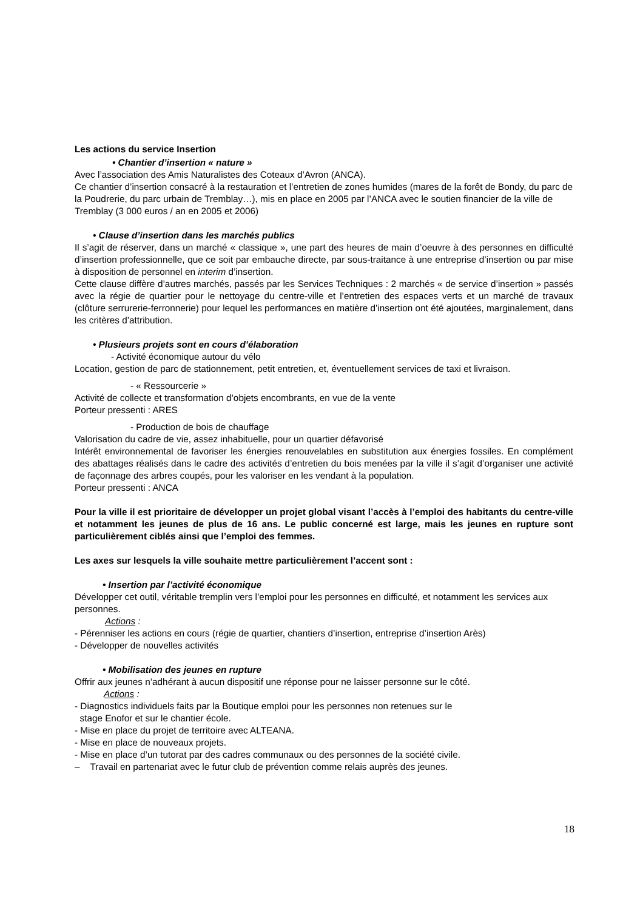Les actions du service Insertion
• Chantier d’insertion « nature »
Avec l’association des Amis Naturalistes des Coteaux d’Avron (ANCA).
Ce chantier d’insertion consacré à la restauration et l’entretien de zones humides (mares de la forêt de Bondy, du parc de la Poudrerie, du parc urbain de Tremblay…), mis en place en 2005 par l’ANCA avec le soutien financier de la ville de Tremblay (3 000 euros / an en 2005 et 2006)
• Clause d’insertion dans les marchés publics
Il s’agit de réserver, dans un marché « classique », une part des heures de main d’oeuvre à des personnes en difficulté d’insertion professionnelle, que ce soit par embauche directe, par sous-traitance à une entreprise d’insertion ou par mise à disposition de personnel en interim d’insertion.
Cette clause diffère d’autres marchés, passés par les Services Techniques : 2 marchés « de service d’insertion » passés avec la régie de quartier pour le nettoyage du centre-ville et l’entretien des espaces verts et un marché de travaux (clôture serrurerie-ferronnerie) pour lequel les performances en matière d’insertion ont été ajoutées, marginalement, dans les critères d’attribution.
• Plusieurs projets sont en cours d’élaboration
- Activité économique autour du vélo
Location, gestion de parc de stationnement, petit entretien, et, éventuellement services de taxi et livraison.
- « Ressourcerie »
Activité de collecte et transformation d’objets encombrants, en vue de la vente
Porteur pressenti : ARES
- Production de bois de chauffage
Valorisation du cadre de vie, assez inhabituelle, pour un quartier défavorisé
Intérêt environnemental de favoriser les énergies renouvelables en substitution aux énergies fossiles. En complément des abattages réalisés dans le cadre des activités d’entretien du bois menées par la ville il s’agit d’organiser une activité de façonnage des arbres coupés, pour les valoriser en les vendant à la population.
Porteur pressenti : ANCA
Pour la ville il est prioritaire de développer un projet global visant l’accès à l’emploi des habitants du centre-ville et notamment les jeunes de plus de 16 ans. Le public concerné est large, mais les jeunes en rupture sont particulièrement ciblés ainsi que l’emploi des femmes.
Les axes sur lesquels la ville souhaite mettre particulièrement l’accent sont :
• Insertion par l’activité économique
Développer cet outil, véritable tremplin vers l’emploi pour les personnes en difficulté, et notamment les services aux personnes.
Actions :
- Pérenniser les actions en cours (régie de quartier, chantiers d’insertion, entreprise d’insertion Arès)
- Développer de nouvelles activités
• Mobilisation des jeunes en rupture
Offrir aux jeunes n’adhérant à aucun dispositif une réponse pour ne laisser personne sur le côté.
Actions :
- Diagnostics individuels faits par la Boutique emploi pour les personnes non retenues sur le
stage Enofor et sur le chantier école.
- Mise en place du projet de territoire avec ALTEANA.
- Mise en place de nouveaux projets.
- Mise en place d’un tutorat par des cadres communaux ou des personnes de la société civile.
– Travail en partenariat avec le futur club de prévention comme relais auprès des jeunes.
18